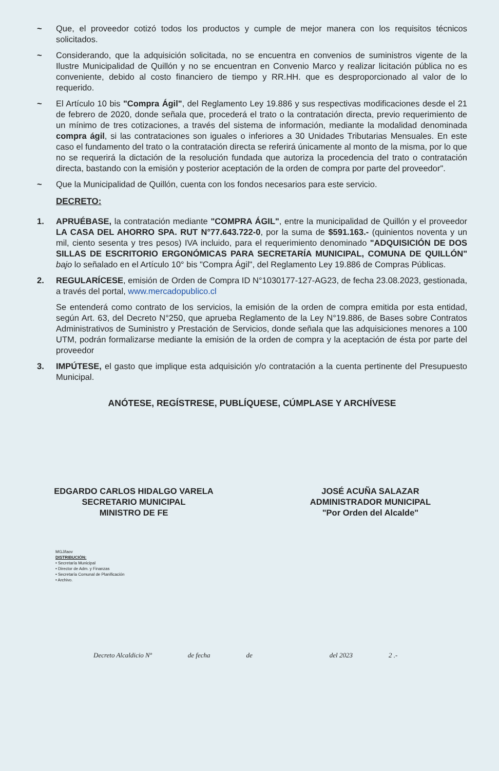~ Que, el proveedor cotizó todos los productos y cumple de mejor manera con los requisitos técnicos solicitados.
~ Considerando, que la adquisición solicitada, no se encuentra en convenios de suministros vigente de la Ilustre Municipalidad de Quillón y no se encuentran en Convenio Marco y realizar licitación pública no es conveniente, debido al costo financiero de tiempo y RR.HH. que es desproporcionado al valor de lo requerido.
~ El Artículo 10 bis "Compra Ágil", del Reglamento Ley 19.886 y sus respectivas modificaciones desde el 21 de febrero de 2020, donde señala que, procederá el trato o la contratación directa, previo requerimiento de un mínimo de tres cotizaciones, a través del sistema de información, mediante la modalidad denominada compra ágil, si las contrataciones son iguales o inferiores a 30 Unidades Tributarias Mensuales. En este caso el fundamento del trato o la contratación directa se referirá únicamente al monto de la misma, por lo que no se requerirá la dictación de la resolución fundada que autoriza la procedencia del trato o contratación directa, bastando con la emisión y posterior aceptación de la orden de compra por parte del proveedor".
~ Que la Municipalidad de Quillón, cuenta con los fondos necesarios para este servicio.
DECRETO:
1. APRUÉBASE, la contratación mediante "COMPRA ÁGIL", entre la municipalidad de Quillón y el proveedor LA CASA DEL AHORRO SPA. RUT N°77.643.722-0, por la suma de $591.163.- (quinientos noventa y un mil, ciento sesenta y tres pesos) IVA incluido, para el requerimiento denominado "ADQUISICIÓN DE DOS SILLAS DE ESCRITORIO ERGONÓMICAS PARA SECRETARÍA MUNICIPAL, COMUNA DE QUILLÓN" bajo lo señalado en el Artículo 10° bis "Compra Ágil", del Reglamento Ley 19.886 de Compras Públicas.
2. REGULARÍCESE, emisión de Orden de Compra ID N°1030177-127-AG23, de fecha 23.08.2023, gestionada, a través del portal, www.mercadopublico.cl
Se entenderá como contrato de los servicios, la emisión de la orden de compra emitida por esta entidad, según Art. 63, del Decreto N°250, que aprueba Reglamento de la Ley N°19.886, de Bases sobre Contratos Administrativos de Suministro y Prestación de Servicios, donde señala que las adquisiciones menores a 100 UTM, podrán formalizarse mediante la emisión de la orden de compra y la aceptación de ésta por parte del proveedor
3. IMPÚTESE, el gasto que implique esta adquisición y/o contratación a la cuenta pertinente del Presupuesto Municipal.
ANÓTESE, REGÍSTRESE, PUBLÍQUESE, CÚMPLASE Y ARCHÍVESE
EDGARDO CARLOS HIDALGO VARELA
SECRETARIO MUNICIPAL
MINISTRO DE FE
JOSÉ ACUÑA SALAZAR
ADMINISTRADOR MUNICIPAL
"Por Orden del Alcalde"
MGJ/laov
DISTRIBUCIÓN:
• Secretaría Municipal
• Director de Adm. y Finanzas
• Secretaría Comunal de Planificación
• Archivo.
Decreto Alcaldicio Nº de fecha de del 2023 2 .-